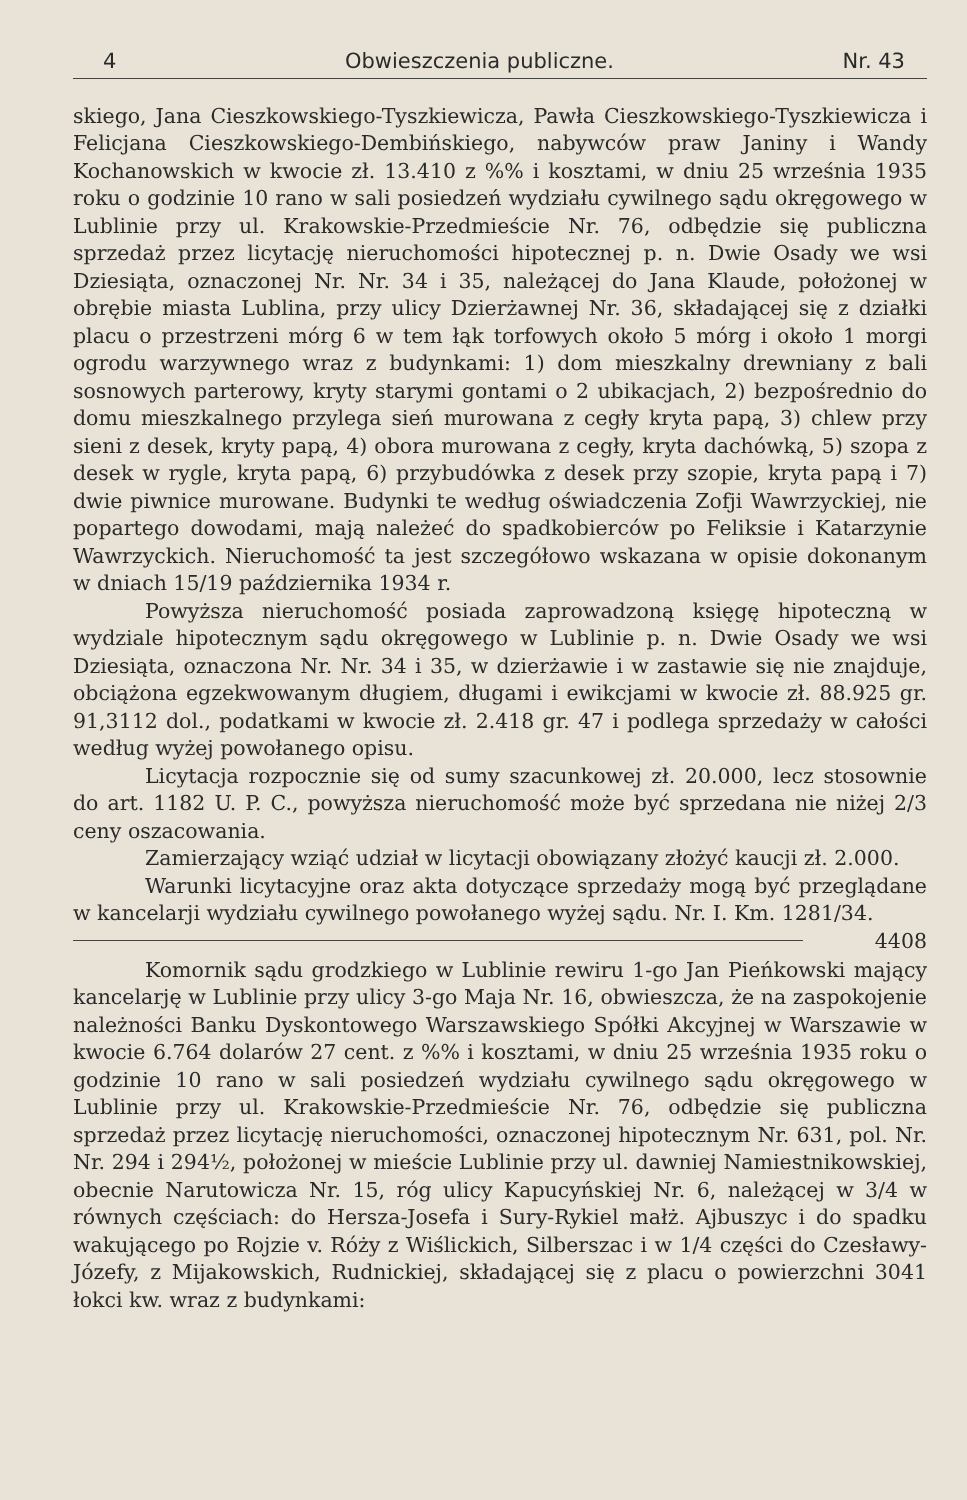4 Obwieszczenia publiczne. Nr. 43
skiego, Jana Cieszkowskiego-Tyszkiewicza, Pawła Cieszkowskiego-Tyszkiewicza i Felicjana Cieszkowskiego-Dembińskiego, nabywców praw Janiny i Wandy Kochanowskich w kwocie zł. 13.410 z %% i kosztami, w dniu 25 września 1935 roku o godzinie 10 rano w sali posiedzeń wydziału cywilnego sądu okręgowego w Lublinie przy ul. Krakowskie-Przedmieście Nr. 76, odbędzie się publiczna sprzedaż przez licytację nieruchomości hipotecznej p. n. Dwie Osady we wsi Dziesiąta, oznaczonej Nr. Nr. 34 i 35, należącej do Jana Klaude, położonej w obrębie miasta Lublina, przy ulicy Dzierżawnej Nr. 36, składającej się z działki placu o przestrzeni mórg 6 w tem łąk torfowych około 5 mórg i około 1 morgi ogrodu warzywnego wraz z budynkami: 1) dom mieszkalny drewniany z bali sosnowych parterowy, kryty starymi gontami o 2 ubikacjach, 2) bezpośrednio do domu mieszkalnego przylega sień murowana z cegły kryta papą, 3) chlew przy sieni z desek, kryty papą, 4) obora murowana z cegły, kryta dachówką, 5) szopa z desek w rygle, kryta papą, 6) przybudówka z desek przy szopie, kryta papą i 7) dwie piwnice murowane. Budynki te według oświadczenia Zofji Wawrzyckiej, nie popartego dowodami, mają należeć do spadkobierców po Feliksie i Katarzynie Wawrzyckich. Nieruchomość ta jest szczegółowo wskazana w opisie dokonanym w dniach 15/19 października 1934 r.
Powyższa nieruchomość posiada zaprowadzoną księgę hipoteczną w wydziale hipotecznym sądu okręgowego w Lublinie p. n. Dwie Osady we wsi Dziesiąta, oznaczona Nr. Nr. 34 i 35, w dzierżawie i w zastawie się nie znajduje, obciążona egzekwowanym długiem, długami i ewikcjami w kwocie zł. 88.925 gr. 91,3112 dol., podatkami w kwocie zł. 2.418 gr. 47 i podlega sprzedaży w całości według wyżej powołanego opisu.
Licytacja rozpocznie się od sumy szacunkowej zł. 20.000, lecz stosownie do art. 1182 U. P. C., powyższa nieruchomość może być sprzedana nie niżej 2/3 ceny oszacowania.
Zamierzający wziąć udział w licytacji obowiązany złożyć kaucji zł. 2.000.
Warunki licytacyjne oraz akta dotyczące sprzedaży mogą być przeglądane w kancelarji wydziału cywilnego powołanego wyżej sądu. Nr. I. Km. 1281/34. 4408
Komornik sądu grodzkiego w Lublinie rewiru 1-go Jan Pieńkowski mający kancelarję w Lublinie przy ulicy 3-go Maja Nr. 16, obwieszcza, że na zaspokojenie należności Banku Dyskontowego Warszawskiego Spółki Akcyjnej w Warszawie w kwocie 6.764 dolarów 27 cent. z %% i kosztami, w dniu 25 września 1935 roku o godzinie 10 rano w sali posiedzeń wydziału cywilnego sądu okręgowego w Lublinie przy ul. Krakowskie-Przedmieście Nr. 76, odbędzie się publiczna sprzedaż przez licytację nieruchomości, oznaczonej hipotecznym Nr. 631, pol. Nr. Nr. 294 i 294½, położonej w mieście Lublinie przy ul. dawniej Namiestnikowskiej, obecnie Narutowicza Nr. 15, róg ulicy Kapucyńskiej Nr. 6, należącej w 3/4 w równych częściach: do Hersza-Josefa i Sury-Rykiel małż. Ajbuszyc i do spadku wakującego po Rojzie v. Róży z Wiślickich, Silberszac i w 1/4 części do Czesławy-Józefy, z Mijakowskich, Rudnickiej, składającej się z placu o powierzchni 3041 łokci kw. wraz z budynkami: